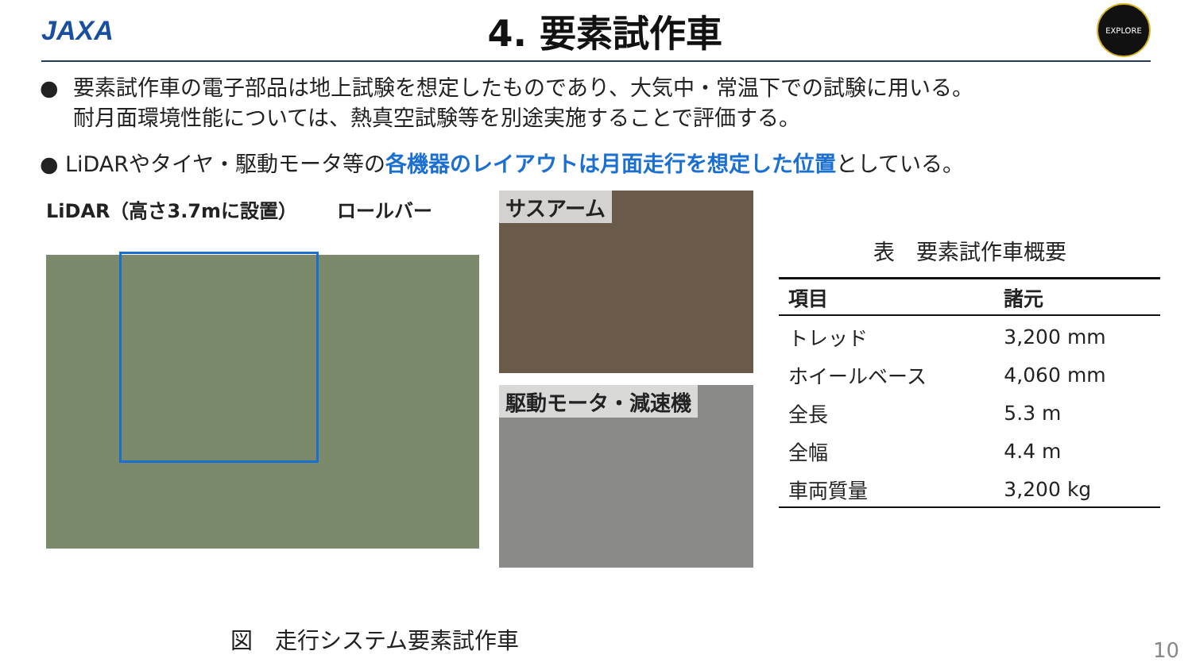JAXA
4. 要素試作車
EXPLORE
● 要素試作車の電子部品は地上試験を想定したものであり、大気中・常温下での試験に用いる。
耐月面環境性能については、熱真空試験等を別途実施することで評価する。
● LiDARやタイヤ・駆動モータ等の各機器のレイアウトは月面走行を想定した位置としている。
LiDAR（高さ3.7mに設置） ロールバー
サスアーム
駆動モータ・減速機
表　要素試作車概要
| 項目 | 諸元 |
| --- | --- |
| トレッド | 3,200 mm |
| ホイールベース | 4,060 mm |
| 全長 | 5.3 m |
| 全幅 | 4.4 m |
| 車両質量 | 3,200 kg |
図　走行システム要素試作車 10